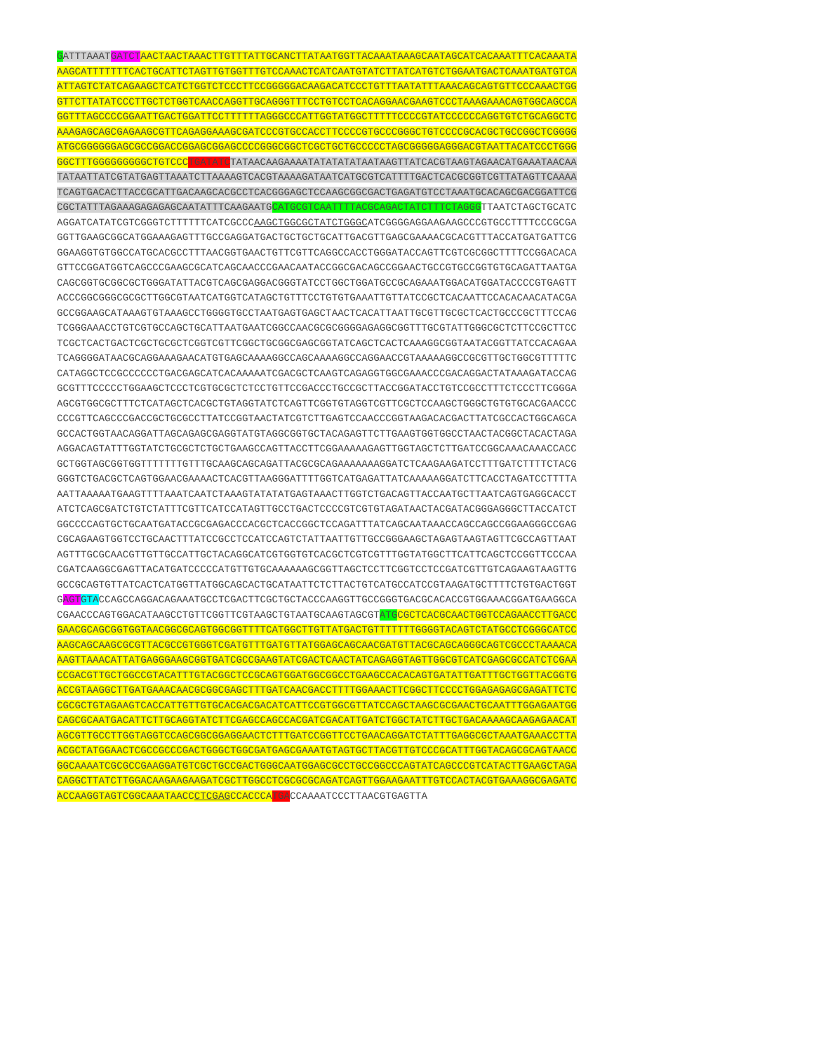GATTTAAAT GATCT AACTAACTAAACTTGTTTATTGCANCTTATAATGGTTACAAATAAAGCAATAGCATCACAAATTTCACAAATA AAGCATTTTTTTCACTGCATTCTAGTTGTGGTTTGTCCAAACTCATCAATGTATCTTATCATGTCTGGAATGACTCAAATGATGTCA ATTAGTCTATCAGAAGCTCATCTGGTCTCCCTTCCGGGGGACAAGACATCCCTGTTTAATATTTAAACAGCAGTGTTCCCAAACTGG GTTCTTATATCCCTTGCTCTGGTCAACCAGGTTGCAGGGTTTCCTGTCCTCACAGGAACGAAGTCCCTAAAGAAACAGTGGCAGCCA GGTTTAGCCCCGGAATTGACTGGATTCCTTTTTTAGGGCCCATTGGTATGGCTTTTTCCCCGTATCCCCCCAGGTGTCTGCAGGCTC AAAGAGCAGCGAGAAGCGTTCAGAGGAAAGCGATCCCGTGCCACCTTCCCCGTGCCCGGGCTGTCCCCGCACGCTGCCGGCTCGGGG ATGCGGGGGGAGCGCCGGACCGGAGCGGAGCCCCGGGCGGCTCGCTGCTGCCCCCTAGCGGGGGAGGGACGTAATTACATCCCTGGG GGCTTTGGGGGGGGGCTGTCCC TGATATC TATAACAAGAAAATATATATATAATAAGTTATCACGTAAGTAGAACATGAAATAACAA TATAATTATCGTATGAGTTAAATCTTAAAAGTCACGTAAAAGATAATCATGCGTCATTTTGACTCACGCGGTCGTTATAGTTCAAAA TCAGTGACACTTACCGCATTGACAAGCACGCCTCACGGGAGCTCCAAGCGGCGACTGAGATGTCCTAAATGCACAGCGACGGATTCG CGCTATTTAGAAAGAGAGAGCAATATTTCAAGAATG CATGCGTCAATTTTACGCAGACTATCTTTCTAGGGTTAATCTAGCTGCATC AGGATCATATCGTCGGGTCTTTTTTCATCGCCCAAGCTGGCGCTATCTGGGCATCGGGGAGGAAGAAGCCCGTGCCTTTTCCCGCGA GGTTGAAGCGGCATGGAAAGAGTTTGCCGAGGATGACTGCTGCTGCATTGACGTTGAGCGAAAACGCACGTTTACCATGATGATTCG GGAAGGTGTGGCCATGCACGCCTTTAACGGTGAACTGTTCGTTCAGGCCACCTGGGATACCAGTTCGTCGCGGCTTTTCCGGACACA GTTCCGGATGGTCAGCCCGAAGCGCATCAGCAACCCGAACAATACCGGCGACAGCCGGAACTGCCGTGCCGGTGTGCAGATTAATGA CAGCGGTGCGGCGCTGGGATATTACGTCAGCGAGGACGGGTATCCTGGCTGGATGCCGCAGAAATGGACATGGATACCCCGTGAGTT ACCCGGCGGGCGCGCTTGGCGTAATCATGGTCATAGCTGTTTCCTGTGTGAAATTGTTATCCGCTCACAATTCCACACAACATACGA GCCGGAAGCATAAAGTGTAAAGCCTGGGGTGCCTAATGAGTGAGCTAACTCACATTAATTGCGTTGCGCTCACTGCCCGCTTTCCAG TCGGGAAACCTGTCGTGCCAGCTGCATTAATGAATCGGCCAACGCGCGGGGAGAGGCGGTTTGCGTATTGGGCGCTCTTCCGCTTCC TCGCTCACTGACTCGCTGCGCTCGGTCGTTCGGCTGCGGCGAGCGGTATCAGCTCACTCAAAGGCGGTAATACGGTTATCCACAGAA TCAGGGGATAACGCAGGAAAGAACATGTGAGCAAAAGGCCAGCAAAAGGCCAGGAACCGTAAAAAGGCCGCGTTGCTGGCGTTTTTC CATAGGCTCCGCCCCCCTGACGAGCATCACAAAAATCGACGCTCAAGTCAGAGGTGGCGAAACCCGACAGGACTATAAAGATACCAG GCGTTTCCCCCTGGAAGCTCCCTCGTGCGCTCTCCTGTTCCGACCCTGCCGCTTACCGGATACCTGTCCGCCTTTCTCCCTTCGGGA AGCGTGGCGCTTTCTCATAGCTCACGCTGTAGGTATCTCAGTTCGGTGTAGGTCGTTCGCTCCAAGCTGGGCTGTGTGCACGAACCC CCCGTTCAGCCCGACCGCTGCGCCTTATCCGGTAACTATCGTCTTGAGTCCAACCCGGTAAGACACGACTTATCGCCACTGGCAGCA GCCACTGGTAACAGGATTAGCAGAGCGAGGTATGTAGGCGGTGCTACAGAGTTCTTGAAGTGGTGGCCTAACTACGGCTACACTAGA AGGACAGTATTTGGTATCTGCGCTCTGCTGAAGCCAGTTACCTTCGGAAAAAGAGTTGGTAGCTCTTGATCCGGCAAACAAACCACC GCTGGTAGCGGTGGTTTTTTTGTTTGCAAGCAGCAGATTACGCGCAGAAAAAAAGGATCTCAAGAAGATCCTTTGATCTTTTCTACG GGGTCTGACGCTCAGTGGAACGAAAACTCACGTTAAGGGATTTTGGTCATGAGATTATCAAAAAGGATCTTCACCTAGATCCTTTTA AATTAAAAATGAAGTTTTAAATCAATCTAAAGTATATATGAGTAAACTTGGTCTGACAGTTACCAATGCTTAATCAGTGAGGCACCT ATCTCAGCGATCTGTCTATTTCGTTCATCCATAGTTGCCTGACTCCCCGTCGTGTAGATAACTACGATACGGGAGGGCTTACCATCT GGCCCCAGTGCTGCAATGATACCGCGAGACCCACGCTCACCGGCTCCAGATTTATCAGCAATAAACCAGCCAGCCGGAAGGGCCGAG CGCAGAAGTGGTCCTGCAACTTTATCCGCCTCCATCCAGTCTATTAATTGTTGCCGGGAAGCTAGAGTAAGTAGTTCGCCAGTTAAT AGTTTGCGCAACGTTGTTGCCATTGCTACAGGCATCGTGGTGTCACGCTCGTCGTTTGGTATGGCTTCATTCAGCTCCGGTTCCCAA CGATCAAGGCGAGTTACATGATCCCCCATGTTGTGCAAAAAAGCGGTTAGCTCCTTCGGTCCTCCGATCGTTGTCAGAAGTAAGTTG GCCGCAGTGTTATCACTCATGGTTATGGCAGCACTGCATAATTCTCTTACTGTCATGCCATCCGTAAGATGCTTTTCTGTGACTGGT GAGT GTACCAGCCAGGACAGAAATGCCTCGACTTCGCTGCTACCCAAGGTTGCCGGGTGACGCACACCGTGGAAACGGATGAAGGCA CGAACCCAGTGGACATAAGCCTGTTCGGTTCGTAAGCTGTAATGCAAGTAGCGTATG CGCTCACGCAACTGGTCCAGAACCTTGACC GAACGCAGCGGTGGTAACGGCGCAGTGGCGGTTTTCATGGCTTGTTATGACTGTTTTTTTGGGGTACAGTCTATGCCTCGGGCATCC AAGCAGCAAGCGCGTTACGCCGTGGGTCGATGTTTGATGTTATGGAGCAGCAACGATGTTACGCAGCAGGGCAGTCGCCCTAAAACA AAGTTAAACATTATGAGGGAAGCGGTGATCGCCGAAGTATCGACTCAACTATCAGAGGTAGTTGGCGTCATCGAGCGCCATCTCGAA CCGACGTTGCTGGCCGTACATTTGTACGGCTCCGCAGTGGATGGCGGCCTGAAGCCACACAGTGATATTGATTTGCTGGTTACGGTG ACCGTAAGGCTTGATGAAACAACGCGGCGAGCTTTGATCAACGACCTTTTGGAAACTTCGGCTTCCCCTGGAGAGAGCGAGATTCTC CGCGCTGTAGAAGTCACCATTGTTGTGCACGACGACATCATTCCGTGGCGTTATCCAGCTAAGCGCGAACTGCAATTTGGAGAATGG CAGCGCAATGACATTCTTGCAGGTATCTTCGAGCCAGCCACGATCGACATTGATCTGGCTATCTTGCTGACAAAAGCAAGAGAACAT AGCGTTGCCTTGGTAGGTCCAGCGGCGGAGGAACTCTTTGATCCGGTTCCTGAACAGGATCTATTTGAGGCGCTAAATGAAACCTTA ACGCTATGGAACTCGCCGCCCGACTGGGCTGGCGATGAGCGAAATGTAGTGCTTACGTTGTCCCGCATTTGGTACAGCGCAGTAACC GGCAAAATCGCGCCGAAGGATGTCGCTGCCGACTGGGCAATGGAGCGCCTGCCGGCCCAGTATCAGCCCGTCATACTTGAAGCTAGA CAGGCTTATCTTGGACAAGAAGAAGATCGCTTGGCCTCGCGCGCAGATCAGTTGGAAGAATTTGTCCACTACGTGAAAGGCGAGATC ACCAAGGTAGTCGGCAAATAACCCTCGAGCCACCCA TGACCAAAATCCCTTAACGTGAGTTA